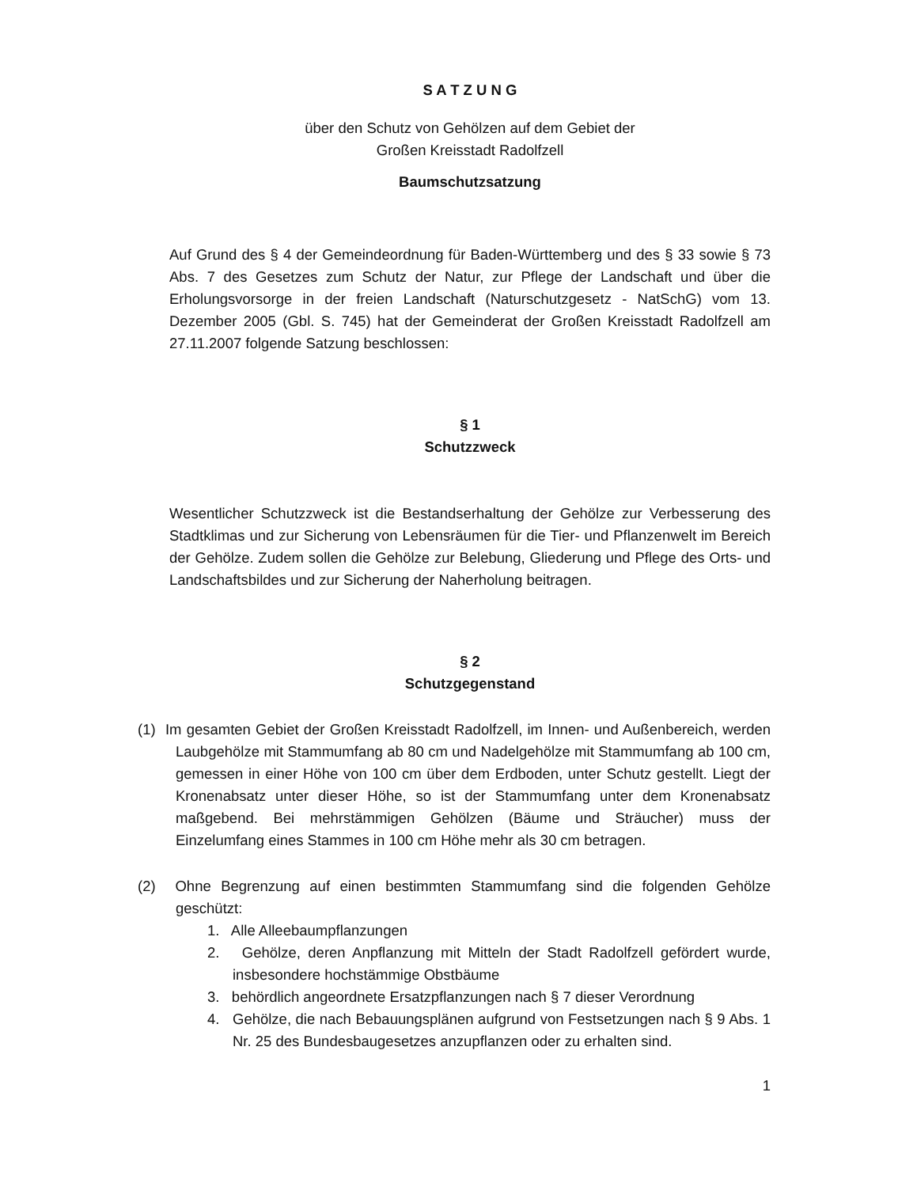S A T Z U N G
über den Schutz von Gehölzen auf dem Gebiet der
Großen Kreisstadt Radolfzell
Baumschutzsatzung
Auf Grund des § 4 der Gemeindeordnung für Baden-Württemberg und des § 33 sowie § 73 Abs. 7 des Gesetzes zum Schutz der Natur, zur Pflege der Landschaft und über die Erholungsvorsorge in der freien Landschaft (Naturschutzgesetz - NatSchG) vom 13. Dezember 2005 (Gbl. S. 745) hat der Gemeinderat der Großen Kreisstadt Radolfzell am 27.11.2007 folgende Satzung beschlossen:
§ 1
Schutzzweck
Wesentlicher Schutzzweck ist die Bestandserhaltung der Gehölze zur Verbesserung des Stadtklimas und zur Sicherung von Lebensräumen für die Tier- und Pflanzenwelt im Bereich der Gehölze. Zudem sollen die Gehölze zur Belebung, Gliederung und Pflege des Orts- und Landschaftsbildes und zur Sicherung der Naherholung beitragen.
§ 2
Schutzgegenstand
(1) Im gesamten Gebiet der Großen Kreisstadt Radolfzell, im Innen- und Außenbereich, werden Laubgehölze mit Stammumfang ab 80 cm und Nadelgehölze mit Stammumfang ab 100 cm, gemessen in einer Höhe von 100 cm über dem Erdboden, unter Schutz gestellt. Liegt der Kronenabsatz unter dieser Höhe, so ist der Stammumfang unter dem Kronenabsatz maßgebend. Bei mehrstämmigen Gehölzen (Bäume und Sträucher) muss der Einzelumfang eines Stammes in 100 cm Höhe mehr als 30 cm betragen.
(2) Ohne Begrenzung auf einen bestimmten Stammumfang sind die folgenden Gehölze geschützt:
1. Alle Alleebaumpflanzungen
2. Gehölze, deren Anpflanzung mit Mitteln der Stadt Radolfzell gefördert wurde, insbesondere hochstämmige Obstbäume
3. behördlich angeordnete Ersatzpflanzungen nach § 7 dieser Verordnung
4. Gehölze, die nach Bebauungsplänen aufgrund von Festsetzungen nach § 9 Abs. 1 Nr. 25 des Bundesbaugesetzes anzupflanzen oder zu erhalten sind.
1